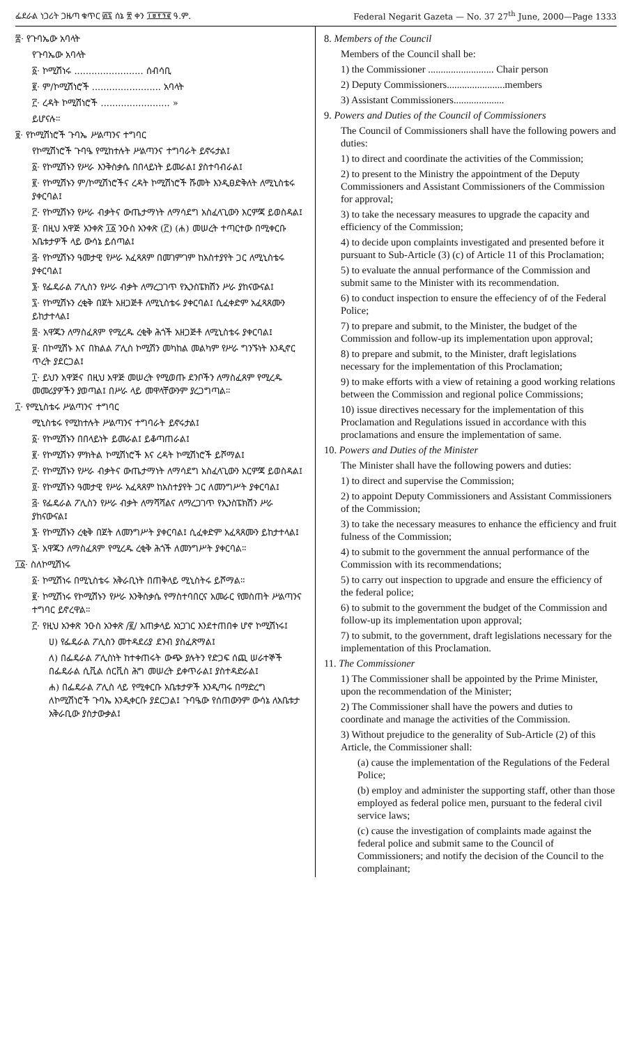ፌደራል ነጋሪት ጋዜጣ ቁጥር ፴፯ ሰኔ ፳ ቀን ፲፱፻፺፪ ዓ.ም. Federal Negarit Gazeta — No. 37 27<sup>th</sup> June, 2000—Page 1333
፰· የጉባኤው አባላት
የጉባኤው አባላት
፩· ኮሚሽነሩ ........................ ሰብሳቢ
፪· ም/ኮሚሽነሮች ........................ አባላት
፫· ረዳት ኮሚሽነሮች ........................ »
ይሆናሉ።
፱· የኮሚሽነሮች ጉባኤ ሥልጣንና ተግባር
የኮሚሽነሮች ጉባዔ የሚከተሉት ሥልጣንና ተግባራት ይኖሩታል፤
፩· የኮሚሽኑን የሥራ እንቅስቃሴ በበላይነት ይመራል፤ ያስተባብራል፤
፪· የኮሚሽኑን ም/ኮሚሽነሮችና ረዳት ኮሚሽነሮች ሹመት እንዲፀድቅለት ለሚኒስቴሩ ያቀርባል፤
፫· የኮሚሽኑን የሥራ ብቃትና ውጤታማነት ለማሳደግ አስፈላጊውን እርምጃ ይወስዳል፤
፬· በዚህ አዋጅ አንቀጽ ፲፩ ንዑስ አንቀጽ (፫) (ሐ) መሠረት ተጣርተው በሚቀርቡ አቤቱታዎች ላይ ውሳኔ ይሰጣል፤
፭· የኮሚሽኑን ዓመታዊ የሥራ አፈጻጸም በመገምገም ከአስተያየት ጋር ለሚኒስቴሩ ያቀርባል፤
፮· የፌዴራል ፖሊስን የሥራ ብቃት ለማረጋገጥ የኢንስፔክሽን ሥራ ያከናውናል፤
፯· የኮሚሽኑን ረቂቅ በጀት አዘጋጅቶ ለሚኒስቴሩ ያቀርባል፤ ሲፈቀድም አፈጻጸሙን ይከታተላል፤
፰· አዋጁን ለማስፈጸም የሚረዱ ረቂቅ ሕጎች አዘጋጅቶ ለሚኒስቴሩ ያቀርባል፤
፱· በኮሚሽኑ እና በክልል ፖሊስ ኮሚሽን መካከል መልካም የሥራ ግንኙነት እንዲኖር ጥረት ያደርጋል፤
፲· ይህን አዋጅና በዚህ አዋጅ መሠረት የሚወጡ ደንቦችን ለማስፈጸም የሚረዱ መመሪያዎችን ያወጣል፤ በሥራ ላይ መዋላቸውንም ያረጋግጣል።
፲· የሚኒስቴሩ ሥልጣንና ተግባር
ሚኒስቴሩ የሚከተሉት ሥልጣንና ተግባራት ይኖሩታል፤
፩· የኮሚሽኑን በበላይነት ይመራል፤ ይቆጣጠራል፤
፪· የኮሚሽኑን ምክትል ኮሚሽነሮች እና ረዳት ኮሚሽነሮች ይሾማል፤
፫· የኮሚሽኑን የሥራ ብቃትና ውጤታማነት ለማሳደግ አስፈላጊውን እርምጃ ይወስዳል፤
፬· የኮሚሽኑን ዓመታዊ የሥራ አፈጻጸም ከአስተያየት ጋር ለመንግሥት ያቀርባል፤
፭· የፌዴራል ፖሊስን የሥራ ብቃት ለማሻሻልና ለማረጋገጥ የኢንስፔክሽን ሥራ ያከናውናል፤
፮· የኮሚሽኑን ረቂቅ በጀት ለመንግሥት ያቀርባል፤ ሲፈቀድም አፈጻጸሙን ይከታተላል፤
፯· አዋጁን ለማስፈጸም የሚረዱ ረቂቅ ሕጎች ለመንግሥት ያቀርባል።
፲፩· ስለኮሚሽነሩ
፩· ኮሚሽነሩ በሚኒስቴሩ አቅራቢነት በጠቅላይ ሚኒስትሩ ይሾማል።
፪· ኮሚሽነሩ የኮሚሽኑን የሥራ እንቅስቃሴ የማስተባበርና አመራር የመስጠት ሥልጣንና ተግባር ይኖረዋል።
፫· የዚህ አንቀጽ ንዑስ አንቀጽ /፪/ አጠቃላይ አነጋገር እንደተጠበቀ ሆኖ ኮሚሽነሩ፤
ሀ) የፌዴራል ፖሊስን መተዳደሪያ ደንብ ያስፈጽማል፤
ለ) በፌዴራል ፖሊስነት ከተቀጠሩት ውጭ ያሉትን የድጋፍ ሰጪ ሠራተኞች በፌዴራል ሲቪል ሰርቪስ ሕግ መሠረት ይቀጥራል፤ ያስተዳድራል፤
ሐ) በፌዴራል ፖሊስ ላይ የሚቀርቡ አቤቱታዎች እንዲጣሩ በማድረግ ለኮሚሽነሮች ጉባኤ እንዲቀርቡ ያደርጋል፤ ጉባዔው የሰጠውንም ውሳኔ ለአቤቱታ አቅራቢው ያስታውቃል፤
8. Members of the Council
Members of the Council shall be:
1) the Commissioner .......................... Chair person
2) Deputy Commissioners.......................members
3) Assistant Commissioners....................
9. Powers and Duties of the Council of Commissioners
The Council of Commissioners shall have the following powers and duties:
1) to direct and coordinate the activities of the Commission;
2) to present to the Ministry the appointment of the Deputy Commissioners and Assistant Commissioners of the Commission for approval;
3) to take the necessary measures to upgrade the capacity and efficiency of the Commission;
4) to decide upon complaints investigated and presented before it pursuant to Sub-Article (3) (c) of Article 11 of this Proclamation;
5) to evaluate the annual performance of the Commission and submit same to the Minister with its recommendation.
6) to conduct inspection to ensure the effeciency of of the Federal Police;
7) to prepare and submit, to the Minister, the budget of the Commission and follow-up its implementation upon approval;
8) to prepare and submit, to the Minister, draft legislations necessary for the implementation of this Proclamation;
9) to make efforts with a view of retaining a good working relations between the Commission and regional police Commissions;
10) issue directives necessary for the implementation of this Proclamation and Regulations issued in accordance with this proclamations and ensure the implementation of same.
10. Powers and Duties of the Minister
The Minister shall have the following powers and duties:
1) to direct and supervise the Commission;
2) to appoint Deputy Commissioners and Assistant Commissioners of the Commission;
3) to take the necessary measures to enhance the efficiency and fruit fulness of the Commission;
4) to submit to the government the annual performance of the Commission with its recommendations;
5) to carry out inspection to upgrade and ensure the efficiency of the federal police;
6) to submit to the government the budget of the Commission and follow-up its implementation upon approval;
7) to submit, to the government, draft legislations necessary for the implementation of this Proclamation.
11. The Commissioner
1) The Commissioner shall be appointed by the Prime Minister, upon the recommendation of the Minister;
2) The Commissioner shall have the powers and duties to coordinate and manage the activities of the Commission.
3) Without prejudice to the generality of Sub-Article (2) of this Article, the Commissioner shall:
(a) cause the implementation of the Regulations of the Federal Police;
(b) employ and administer the supporting staff, other than those employed as federal police men, pursuant to the federal civil service laws;
(c) cause the investigation of complaints made against the federal police and submit same to the Council of Commissioners; and notify the decision of the Council to the complainant;